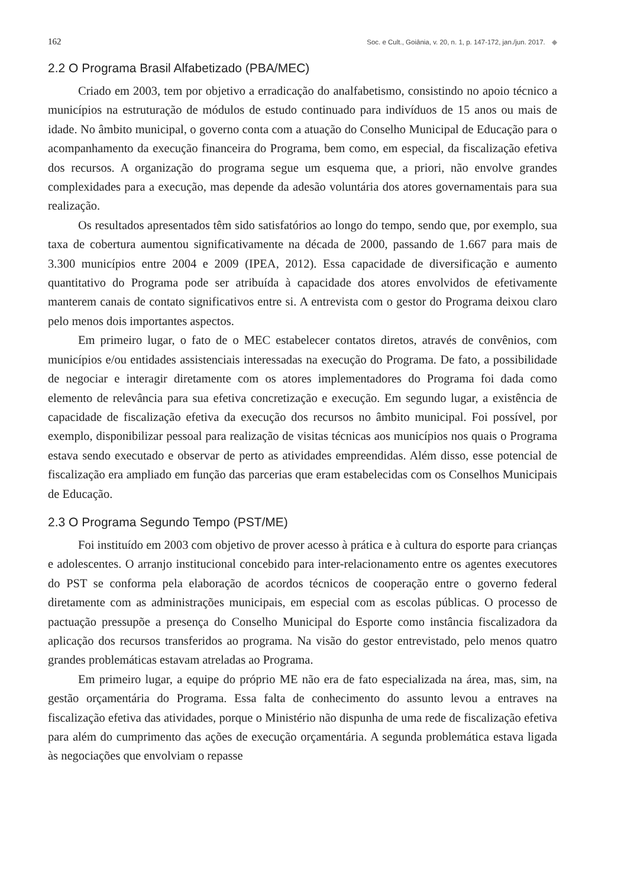162
Soc. e Cult., Goiânia, v. 20, n. 1, p. 147-172, jan./jun. 2017. ◆
2.2 O Programa Brasil Alfabetizado (PBA/MEC)
Criado em 2003, tem por objetivo a erradicação do analfabetismo, consistindo no apoio técnico a municípios na estruturação de módulos de estudo continuado para indivíduos de 15 anos ou mais de idade. No âmbito municipal, o governo conta com a atuação do Conselho Municipal de Educação para o acompanhamento da execução financeira do Programa, bem como, em especial, da fiscalização efetiva dos recursos. A organização do programa segue um esquema que, a priori, não envolve grandes complexidades para a execução, mas depende da adesão voluntária dos atores governamentais para sua realização.
Os resultados apresentados têm sido satisfatórios ao longo do tempo, sendo que, por exemplo, sua taxa de cobertura aumentou significativamente na década de 2000, passando de 1.667 para mais de 3.300 municípios entre 2004 e 2009 (IPEA, 2012). Essa capacidade de diversificação e aumento quantitativo do Programa pode ser atribuída à capacidade dos atores envolvidos de efetivamente manterem canais de contato significativos entre si. A entrevista com o gestor do Programa deixou claro pelo menos dois importantes aspectos.
Em primeiro lugar, o fato de o MEC estabelecer contatos diretos, através de convênios, com municípios e/ou entidades assistenciais interessadas na execução do Programa. De fato, a possibilidade de negociar e interagir diretamente com os atores implementadores do Programa foi dada como elemento de relevância para sua efetiva concretização e execução. Em segundo lugar, a existência de capacidade de fiscalização efetiva da execução dos recursos no âmbito municipal. Foi possível, por exemplo, disponibilizar pessoal para realização de visitas técnicas aos municípios nos quais o Programa estava sendo executado e observar de perto as atividades empreendidas. Além disso, esse potencial de fiscalização era ampliado em função das parcerias que eram estabelecidas com os Conselhos Municipais de Educação.
2.3 O Programa Segundo Tempo (PST/ME)
Foi instituído em 2003 com objetivo de prover acesso à prática e à cultura do esporte para crianças e adolescentes. O arranjo institucional concebido para inter-relacionamento entre os agentes executores do PST se conforma pela elaboração de acordos técnicos de cooperação entre o governo federal diretamente com as administrações municipais, em especial com as escolas públicas. O processo de pactuação pressupõe a presença do Conselho Municipal do Esporte como instância fiscalizadora da aplicação dos recursos transferidos ao programa. Na visão do gestor entrevistado, pelo menos quatro grandes problemáticas estavam atreladas ao Programa.
Em primeiro lugar, a equipe do próprio ME não era de fato especializada na área, mas, sim, na gestão orçamentária do Programa. Essa falta de conhecimento do assunto levou a entraves na fiscalização efetiva das atividades, porque o Ministério não dispunha de uma rede de fiscalização efetiva para além do cumprimento das ações de execução orçamentária. A segunda problemática estava ligada às negociações que envolviam o repasse